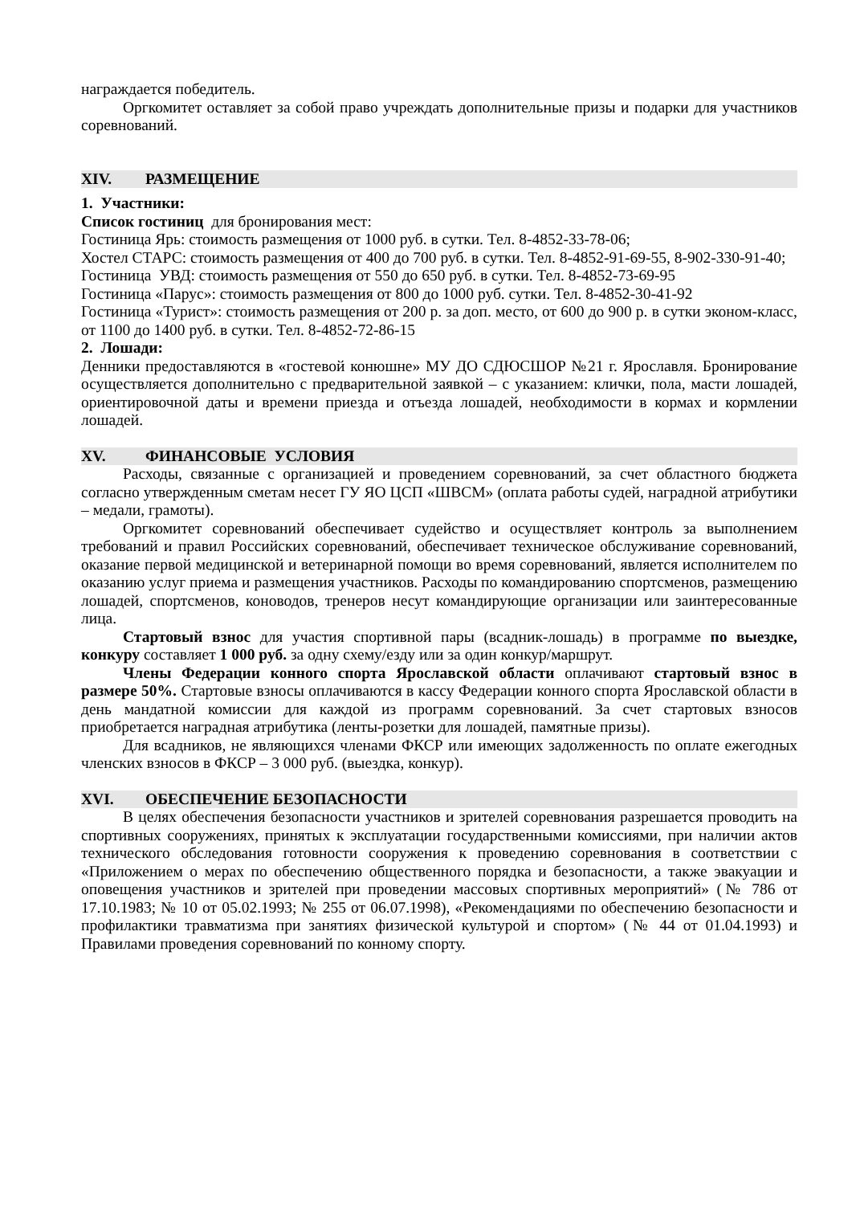награждается победитель.
Оргкомитет оставляет за собой право учреждать дополнительные призы и подарки для участников соревнований.
XIV. РАЗМЕЩЕНИЕ
1. Участники:
Список гостиниц для бронирования мест:
Гостиница Ярь: стоимость размещения от 1000 руб. в сутки. Тел. 8-4852-33-78-06;
Хостел СТАРС: стоимость размещения от 400 до 700 руб. в сутки. Тел. 8-4852-91-69-55, 8-902-330-91-40;
Гостиница УВД: стоимость размещения от 550 до 650 руб. в сутки. Тел. 8-4852-73-69-95
Гостиница «Парус»: стоимость размещения от 800 до 1000 руб. сутки. Тел. 8-4852-30-41-92
Гостиница «Турист»: стоимость размещения от 200 р. за доп. место, от 600 до 900 р. в сутки эконом-класс, от 1100 до 1400 руб. в сутки. Тел. 8-4852-72-86-15
2. Лошади:
Денники предоставляются в «гостевой конюшне» МУ ДО СДЮСШОР №21 г. Ярославля. Бронирование осуществляется дополнительно с предварительной заявкой – с указанием: клички, пола, масти лошадей, ориентировочной даты и времени приезда и отъезда лошадей, необходимости в кормах и кормлении лошадей.
XV. ФИНАНСОВЫЕ УСЛОВИЯ
Расходы, связанные с организацией и проведением соревнований, за счет областного бюджета согласно утвержденным сметам несет ГУ ЯО ЦСП «ШВСМ» (оплата работы судей, наградной атрибутики – медали, грамоты).
Оргкомитет соревнований обеспечивает судейство и осуществляет контроль за выполнением требований и правил Российских соревнований, обеспечивает техническое обслуживание соревнований, оказание первой медицинской и ветеринарной помощи во время соревнований, является исполнителем по оказанию услуг приема и размещения участников. Расходы по командированию спортсменов, размещению лошадей, спортсменов, коноводов, тренеров несут командирующие организации или заинтересованные лица.
Стартовый взнос для участия спортивной пары (всадник-лошадь) в программе по выездке, конкуру составляет 1 000 руб. за одну схему/езду или за один конкур/маршрут.
Члены Федерации конного спорта Ярославской области оплачивают стартовый взнос в размере 50%. Стартовые взносы оплачиваются в кассу Федерации конного спорта Ярославской области в день мандатной комиссии для каждой из программ соревнований. За счет стартовых взносов приобретается наградная атрибутика (ленты-розетки для лошадей, памятные призы).
Для всадников, не являющихся членами ФКСР или имеющих задолженность по оплате ежегодных членских взносов в ФКСР – 3 000 руб. (выездка, конкур).
XVI. ОБЕСПЕЧЕНИЕ БЕЗОПАСНОСТИ
В целях обеспечения безопасности участников и зрителей соревнования разрешается проводить на спортивных сооружениях, принятых к эксплуатации государственными комиссиями, при наличии актов технического обследования готовности сооружения к проведению соревнования в соответствии с «Приложением о мерах по обеспечению общественного порядка и безопасности, а также эвакуации и оповещения участников и зрителей при проведении массовых спортивных мероприятий» (№ 786 от 17.10.1983; № 10 от 05.02.1993; № 255 от 06.07.1998), «Рекомендациями по обеспечению безопасности и профилактики травматизма при занятиях физической культурой и спортом» (№ 44 от 01.04.1993) и Правилами проведения соревнований по конному спорту.